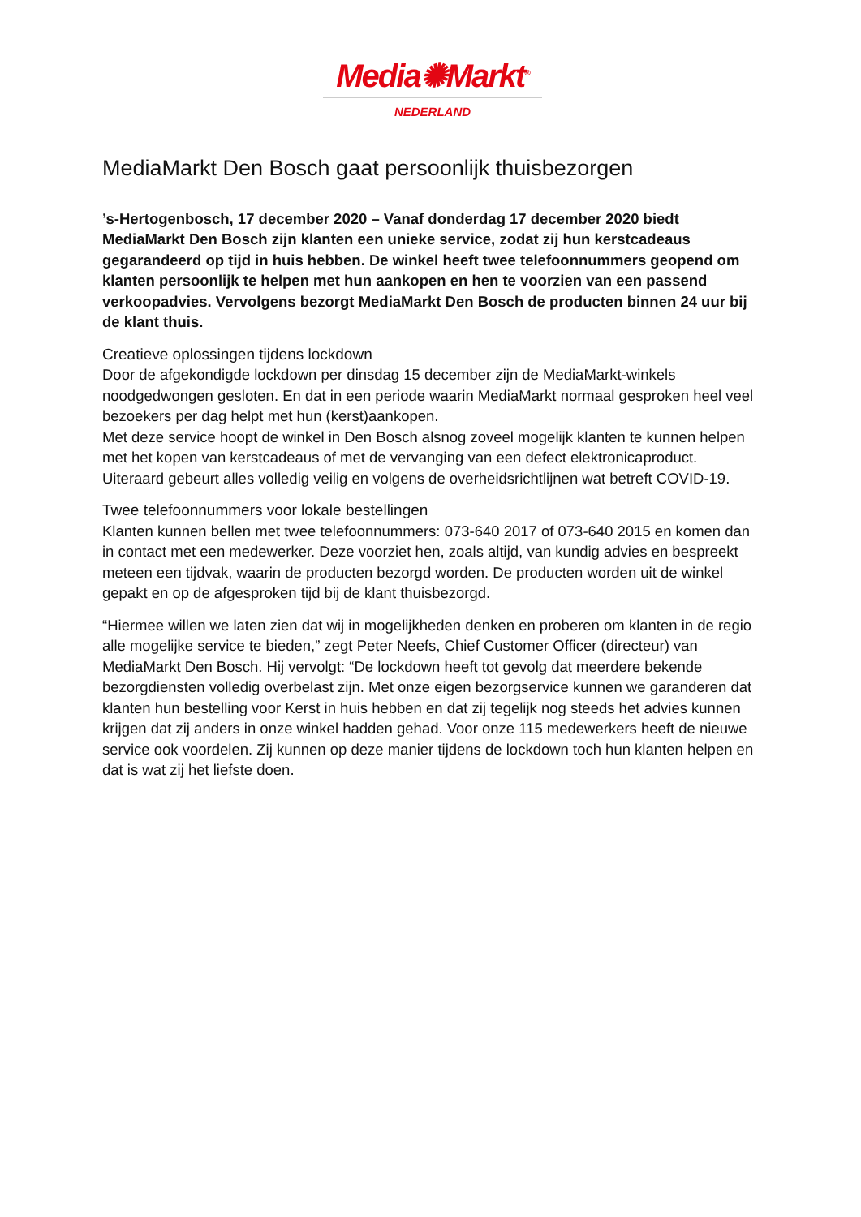Media✺Markt<sup>®</sup>
NEDERLAND
MediaMarkt Den Bosch gaat persoonlijk thuisbezorgen
’s-Hertogenbosch, 17 december 2020 – Vanaf donderdag 17 december 2020 biedt MediaMarkt Den Bosch zijn klanten een unieke service, zodat zij hun kerstcadeaus gegarandeerd op tijd in huis hebben. De winkel heeft twee telefoonnummers geopend om klanten persoonlijk te helpen met hun aankopen en hen te voorzien van een passend verkoopadvies. Vervolgens bezorgt MediaMarkt Den Bosch de producten binnen 24 uur bij de klant thuis.
Creatieve oplossingen tijdens lockdown
Door de afgekondigde lockdown per dinsdag 15 december zijn de MediaMarkt-winkels noodgedwongen gesloten. En dat in een periode waarin MediaMarkt normaal gesproken heel veel bezoekers per dag helpt met hun (kerst)aankopen.
Met deze service hoopt de winkel in Den Bosch alsnog zoveel mogelijk klanten te kunnen helpen met het kopen van kerstcadeaus of met de vervanging van een defect elektronicaproduct. Uiteraard gebeurt alles volledig veilig en volgens de overheidsrichtlijnen wat betreft COVID-19.
Twee telefoonnummers voor lokale bestellingen
Klanten kunnen bellen met twee telefoonnummers: 073-640 2017 of 073-640 2015 en komen dan in contact met een medewerker. Deze voorziet hen, zoals altijd, van kundig advies en bespreekt meteen een tijdvak, waarin de producten bezorgd worden. De producten worden uit de winkel gepakt en op de afgesproken tijd bij de klant thuisbezorgd.
“Hiermee willen we laten zien dat wij in mogelijkheden denken en proberen om klanten in de regio alle mogelijke service te bieden,” zegt Peter Neefs, Chief Customer Officer (directeur) van MediaMarkt Den Bosch. Hij vervolgt: “De lockdown heeft tot gevolg dat meerdere bekende bezorgdiensten volledig overbelast zijn. Met onze eigen bezorgservice kunnen we garanderen dat klanten hun bestelling voor Kerst in huis hebben en dat zij tegelijk nog steeds het advies kunnen krijgen dat zij anders in onze winkel hadden gehad. Voor onze 115 medewerkers heeft de nieuwe service ook voordelen. Zij kunnen op deze manier tijdens de lockdown toch hun klanten helpen en dat is wat zij het liefste doen.